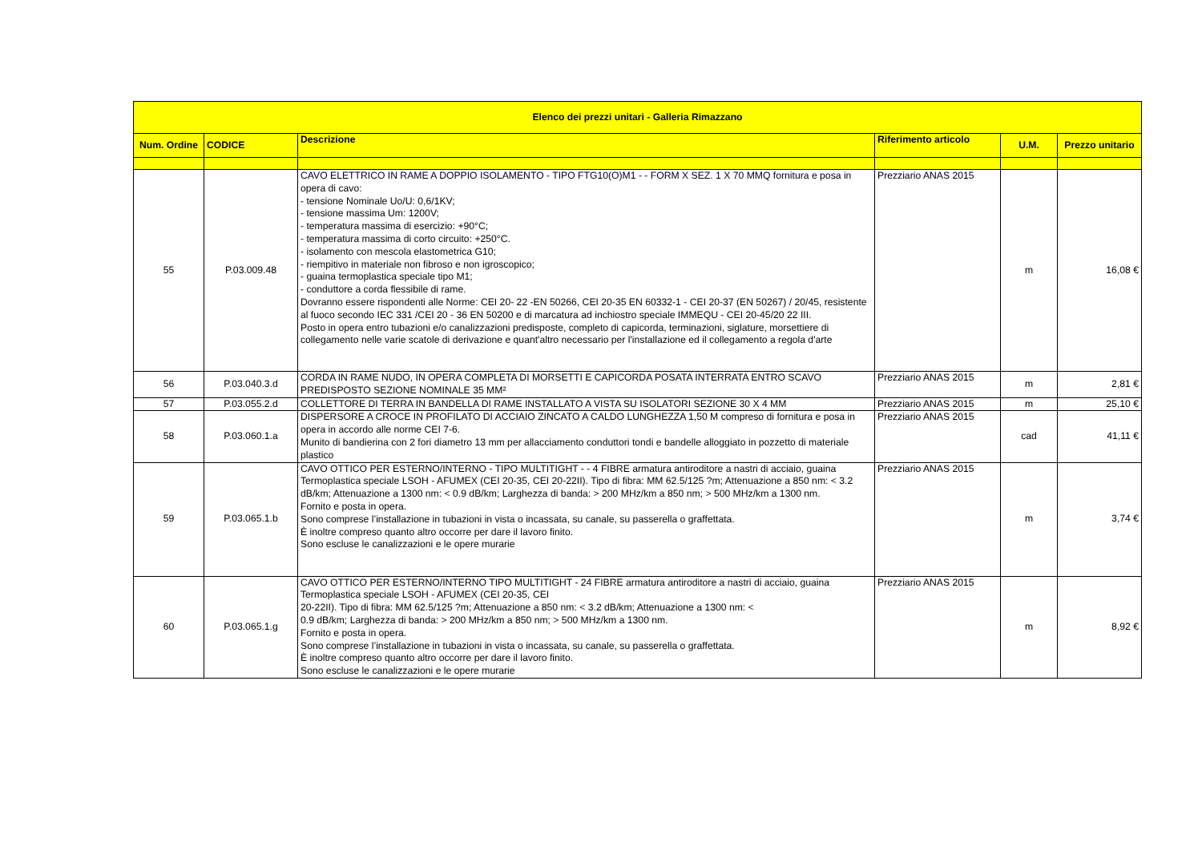| Elenco dei prezzi unitari - Galleria Rimazzano | | | | | |
| --- | --- | --- | --- | --- | --- |
| Num. Ordine | CODICE | Descrizione | Riferimento articolo | U.M. | Prezzo unitario |
| 55 | P.03.009.48 | CAVO ELETTRICO IN RAME A DOPPIO ISOLAMENTO - TIPO FTG10(O)M1 - - FORM X SEZ. 1 X 70 MMQ fornitura e posa in opera di cavo: - tensione Nominale Uo/U: 0,6/1KV; - tensione massima Um: 1200V; - temperatura massima di esercizio: +90°C; - temperatura massima di corto circuito: +250°C. - isolamento con mescola elastometrica G10; - riempitivo in materiale non fibroso e non igroscopico; - guaina termoplastica speciale tipo M1; - conduttore a corda flessibile di rame. Dovranno essere rispondenti alle Norme: CEI 20- 22 -EN 50266, CEI 20-35 EN 60332-1 - CEI 20-37 (EN 50267) / 20/45, resistente al fuoco secondo IEC 331 /CEI 20 - 36 EN 50200 e di marcatura ad inchiostro speciale IMMEQU - CEI 20-45/20 22 III. Posto in opera entro tubazioni e/o canalizzazioni predisposte, completo di capicorda, terminazioni, siglature, morsettiere di collegamento nelle varie scatole di derivazione e quant'altro necessario per l'installazione ed il collegamento a regola d'arte | Prezziario ANAS 2015 | m | 16,08 € |
| 56 | P.03.040.3.d | CORDA IN RAME NUDO, IN OPERA COMPLETA DI MORSETTI E CAPICORDA POSATA INTERRATA ENTRO SCAVO PREDISPOSTO SEZIONE NOMINALE 35 MM² | Prezziario ANAS 2015 | m | 2,81 € |
| 57 | P.03.055.2.d | COLLETTORE DI TERRA IN BANDELLA DI RAME INSTALLATO A VISTA SU ISOLATORI SEZIONE 30 X 4 MM | Prezziario ANAS 2015 | m | 25,10 € |
| 58 | P.03.060.1.a | DISPERSORE A CROCE IN PROFILATO DI ACCIAIO ZINCATO A CALDO LUNGHEZZA 1,50 M compreso di fornitura e posa in opera in accordo alle norme CEI 7-6. Munito di bandierina con 2 fori diametro 13 mm per allacciamento conduttori tondi e bandelle alloggiato in pozzetto di materiale plastico | Prezziario ANAS 2015 | cad | 41,11 € |
| 59 | P.03.065.1.b | CAVO OTTICO PER ESTERNO/INTERNO - TIPO MULTITIGHT - - 4 FIBRE armatura antiroditore a nastri di acciaio, guaina Termoplastica speciale LSOH - AFUMEX (CEI 20-35, CEI 20-22II). Tipo di fibra: MM 62.5/125 ?m; Attenuazione a 850 nm: < 3.2 dB/km; Attenuazione a 1300 nm: < 0.9 dB/km; Larghezza di banda: > 200 MHz/km a 850 nm; > 500 MHz/km a 1300 nm. Fornito e posta in opera. Sono comprese l’installazione in tubazioni in vista o incassata, su canale, su passerella o graffettata. È inoltre compreso quanto altro occorre per dare il lavoro finito. Sono escluse le canalizzazioni e le opere murarie | Prezziario ANAS 2015 | m | 3,74 € |
| 60 | P.03.065.1.g | CAVO OTTICO PER ESTERNO/INTERNO TIPO MULTITIGHT - 24 FIBRE armatura antiroditore a nastri di acciaio, guaina Termoplastica speciale LSOH - AFUMEX (CEI 20-35, CEI 20-22II). Tipo di fibra: MM 62.5/125 ?m; Attenuazione a 850 nm: < 3.2 dB/km; Attenuazione a 1300 nm: < 0.9 dB/km; Larghezza di banda: > 200 MHz/km a 850 nm; > 500 MHz/km a 1300 nm. Fornito e posta in opera. Sono comprese l’installazione in tubazioni in vista o incassata, su canale, su passerella o graffettata. È inoltre compreso quanto altro occorre per dare il lavoro finito. Sono escluse le canalizzazioni e le opere murarie | Prezziario ANAS 2015 | m | 8,92 € |